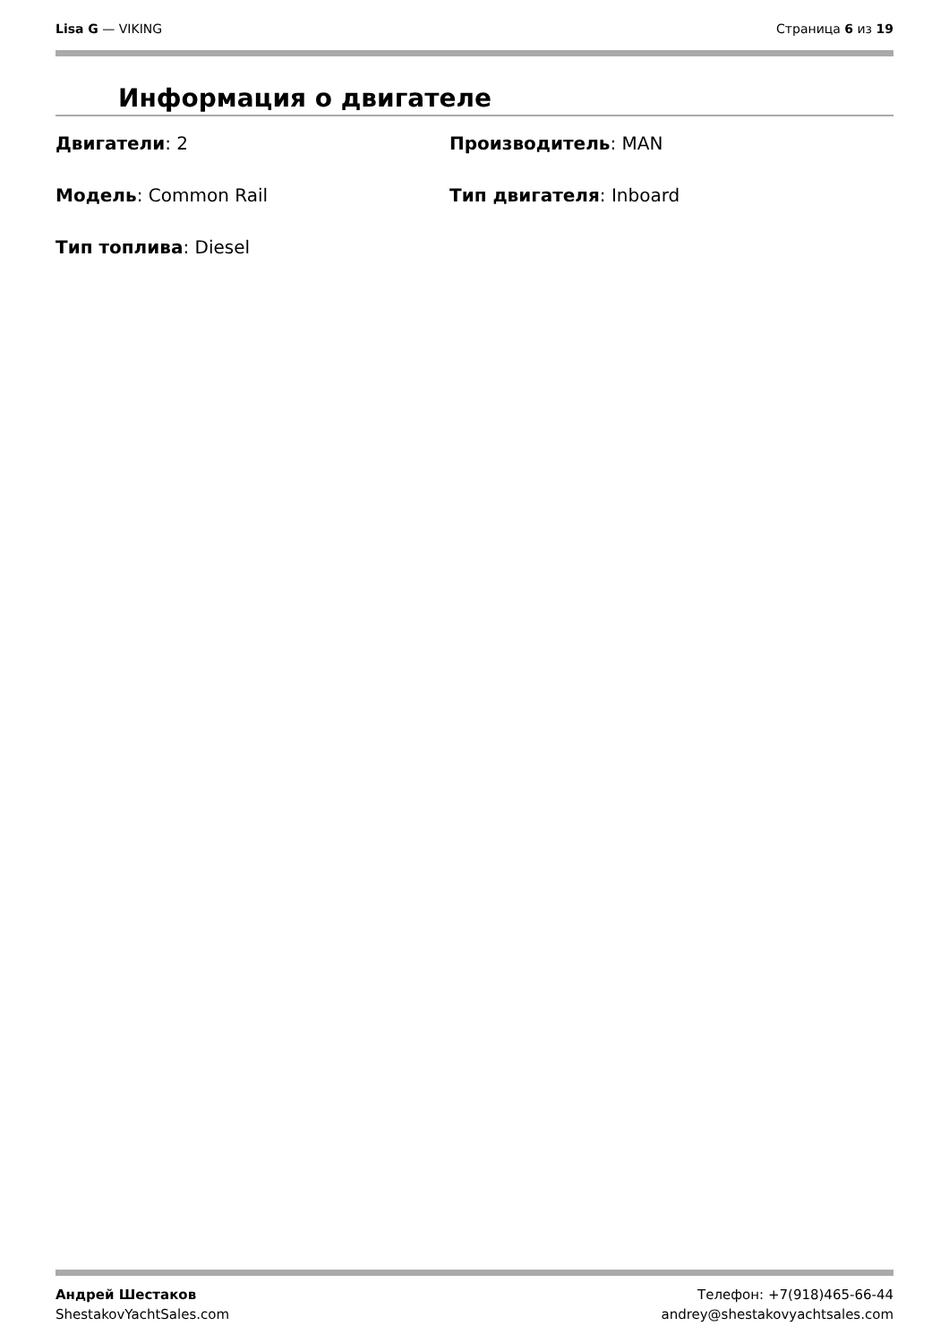Lisa G — VIKING Страница 6 из 19
Информация о двигателе
Двигатели: 2
Производитель: MAN
Модель: Common Rail
Тип двигателя: Inboard
Тип топлива: Diesel
Андрей Шестаков
ShestakovYachtSales.com
Телефон: +7(918)465-66-44
andrey@shestakovyachtsales.com